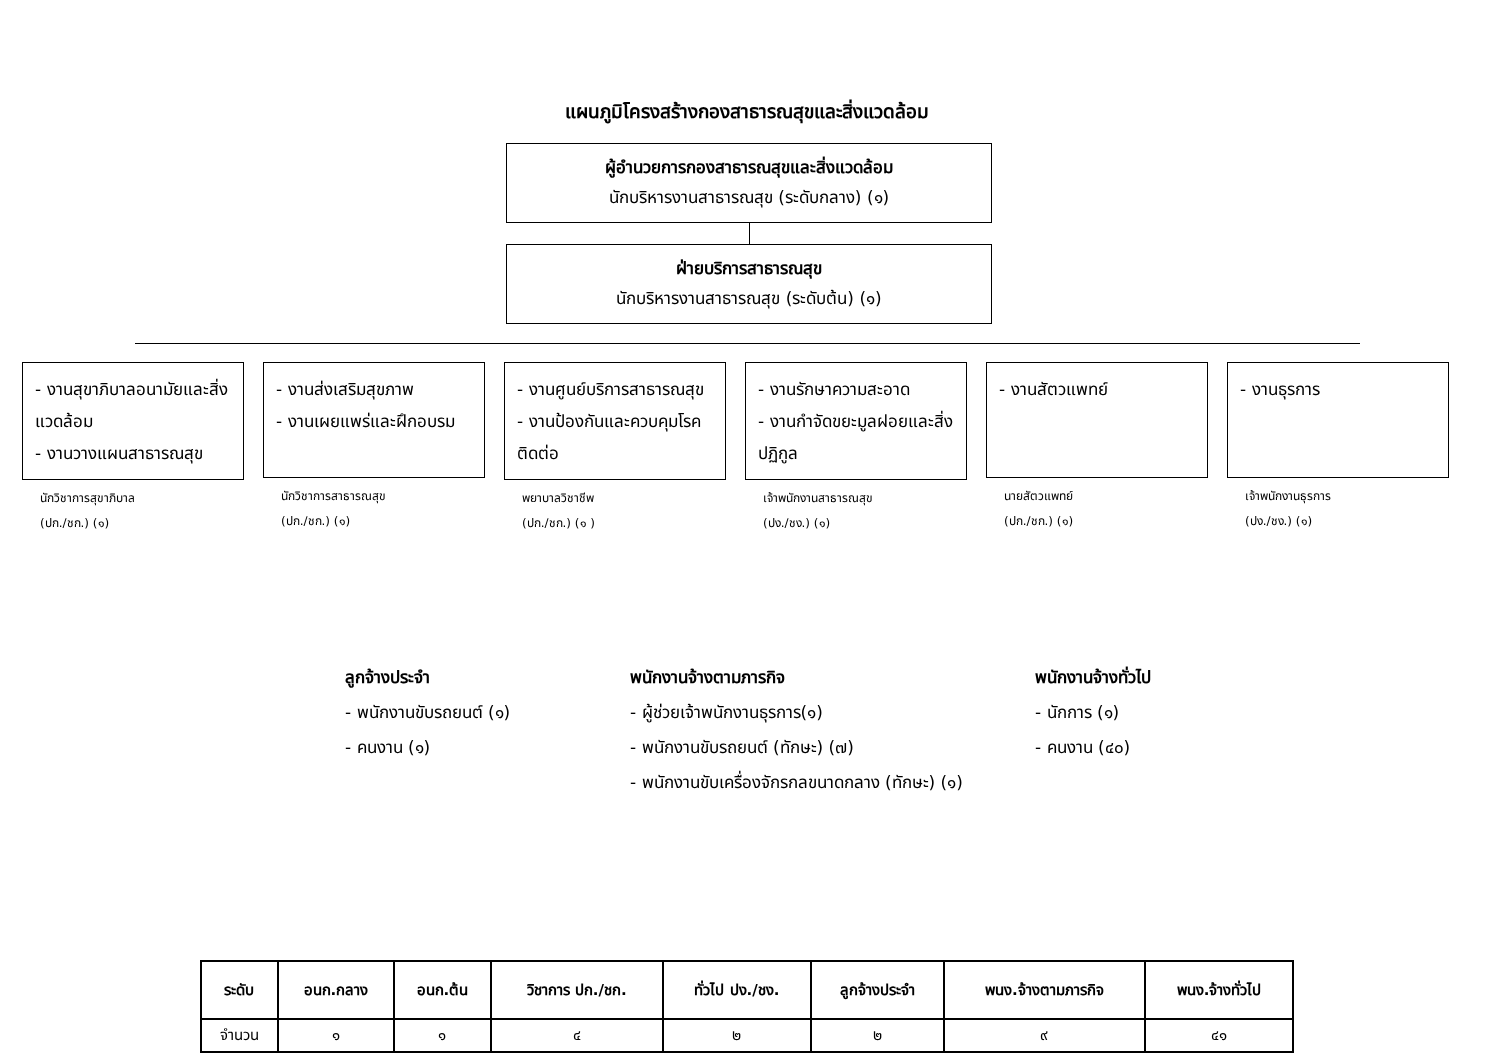แผนภูมิโครงสร้างกองสาธารณสุขและสิ่งแวดล้อม
ผู้อำนวยการกองสาธารณสุขและสิ่งแวดล้อม
นักบริหารงานสาธารณสุข (ระดับกลาง) (๑)
ฝ่ายบริการสาธารณสุข
นักบริหารงานสาธารณสุข (ระดับต้น) (๑)
- งานสุขาภิบาลอนามัยและสิ่งแวดล้อม
- งานวางแผนสาธารณสุข
นักวิชาการสุขาภิบาล
(ปก./ชก.) (๑)
- งานส่งเสริมสุขภาพ
- งานเผยแพร่และฝึกอบรม
นักวิชาการสาธารณสุข
(ปก./ชก.) (๑)
- งานศูนย์บริการสาธารณสุข
- งานป้องกันและควบคุมโรคติดต่อ
พยาบาลวิชาชีพ
(ปก./ชก.) (๑ )
- งานรักษาความสะอาด
- งานกำจัดขยะมูลฝอยและสิ่งปฏิกูล
เจ้าพนักงานสาธารณสุข
(ปง./ชง.) (๑)
- งานสัตวแพทย์
นายสัตวแพทย์
(ปก./ชก.) (๑)
- งานธุรการ
เจ้าพนักงานธุรการ
(ปง./ชง.) (๑)
ลูกจ้างประจำ
- พนักงานขับรถยนต์ (๑)
- คนงาน (๑)
พนักงานจ้างตามภารกิจ
- ผู้ช่วยเจ้าพนักงานธุรการ(๑)
- พนักงานขับรถยนต์ (ทักษะ) (๗)
- พนักงานขับเครื่องจักรกลขนาดกลาง (ทักษะ) (๑)
พนักงานจ้างทั่วไป
- นักการ (๑)
- คนงาน (๔๐)
| ระดับ | อนก.กลาง | อนก.ต้น | วิชาการ ปก./ชก. | ทั่วไป ปง./ชง. | ลูกจ้างประจำ | พนง.จ้างตามภารกิจ | พนง.จ้างทั่วไป |
| --- | --- | --- | --- | --- | --- | --- | --- |
| จำนวน | ๑ | ๑ | ๔ | ๒ | ๒ | ๙ | ๔๑ |